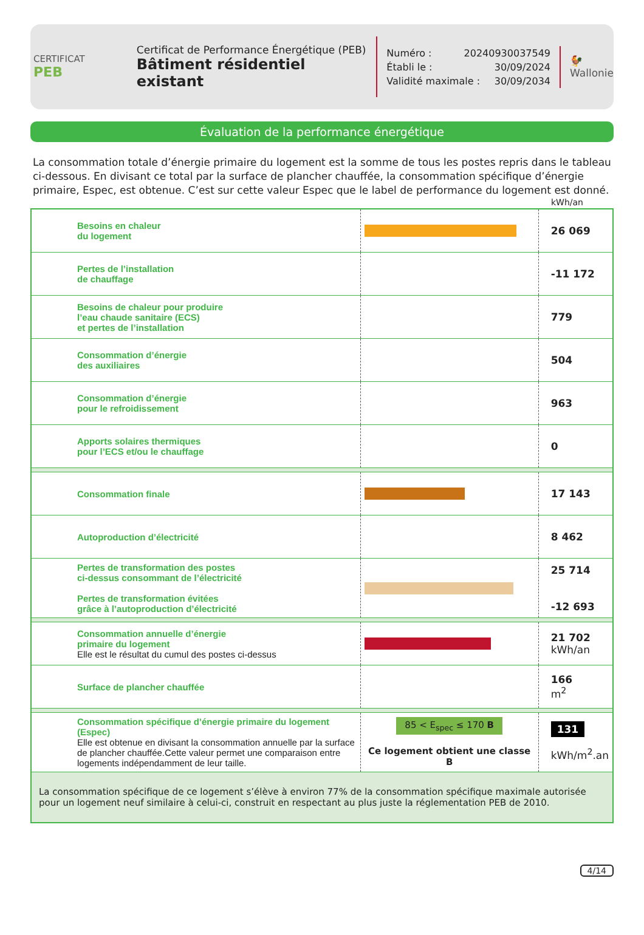CERTIFICAT
PEB
Certificat de Performance Énergétique (PEB)
Bâtiment résidentiel existant
Numéro : 20240930037549
Établi le : 30/09/2024
Validité maximale : 30/09/2034
🐓
Wallonie
Évaluation de la performance énergétique
La consommation totale d’énergie primaire du logement est la somme de tous les postes repris dans le tableau ci-dessous. En divisant ce total par la surface de plancher chauffée, la consommation spécifique d’énergie primaire, Espec, est obtenue. C’est sur cette valeur Espec que le label de performance du logement est donné.
kWh/an
| Besoins en chaleur du logement | | 26 069 |
| Pertes de l’installation de chauffage | | -11 172 |
| Besoins de chaleur pour produire l’eau chaude sanitaire (ECS) et pertes de l’installation | | 779 |
| Consommation d’énergie des auxiliaires | | 504 |
| Consommation d’énergie pour le refroidissement | | 963 |
| Apports solaires thermiques pour l’ECS et/ou le chauffage | | 0 |
| Consommation finale | | 17 143 |
| Autoproduction d’électricité | | 8 462 |
| Pertes de transformation des postes ci-dessus consommant de l’électricité Pertes de transformation évitées grâce à l’autoproduction d’électricité | | 25 714 -12 693 |
| Consommation annuelle d’énergie primaire du logement Elle est le résultat du cumul des postes ci-dessus | | 21 702 kWh/an |
| Surface de plancher chauffée | | 166 m<sup>2</sup> |
| Consommation spécifique d’énergie primaire du logement (Espec) Elle est obtenue en divisant la consommation annuelle par la surface de plancher chauffée.Cette valeur permet une comparaison entre logements indépendamment de leur taille. | 85 < E<sub>spec</sub> ≤ 170 B Ce logement obtient une classe B | 131 kWh/m<sup>2</sup>.an |
| La consommation spécifique de ce logement s’élève à environ 77% de la consommation spécifique maximale autorisée pour un logement neuf similaire à celui-ci, construit en respectant au plus juste la réglementation PEB de 2010. | | |
4/14